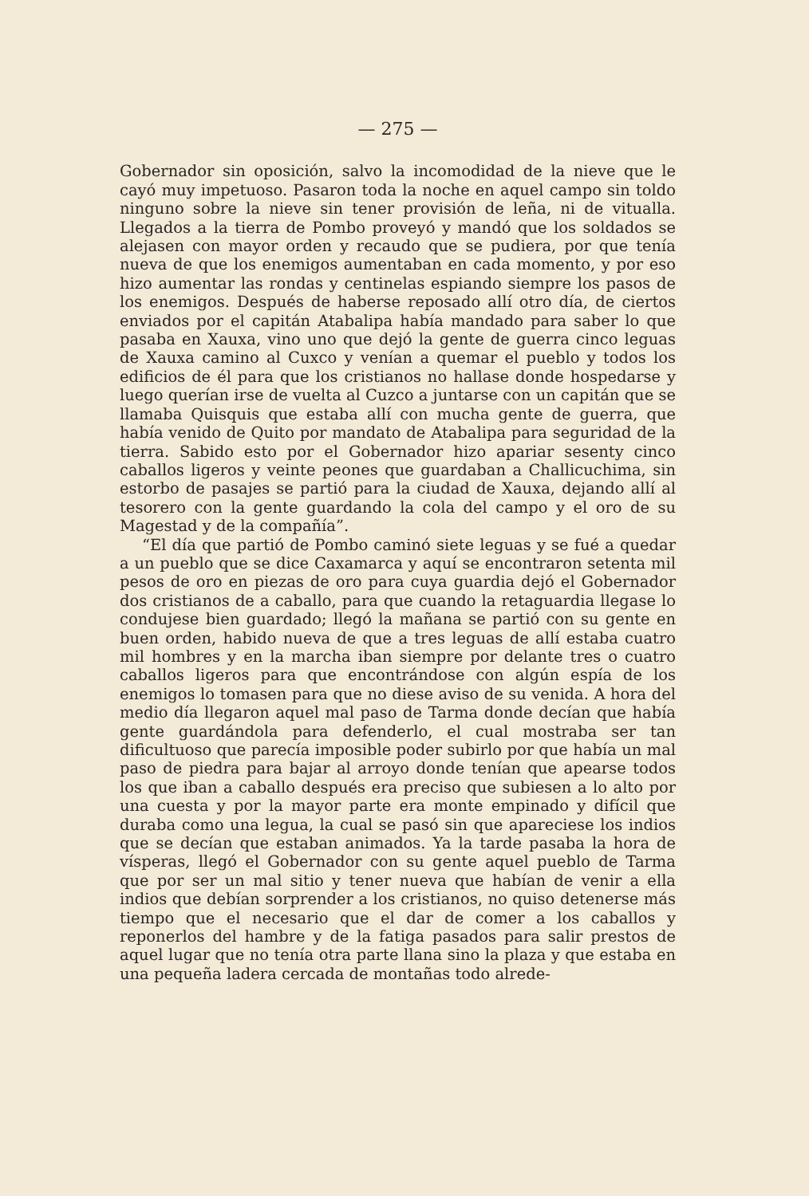— 275 —
Gobernador sin oposición, salvo la incomodidad de la nieve que le cayó muy impetuoso. Pasaron toda la noche en aquel campo sin toldo ninguno sobre la nieve sin tener provisión de leña, ni de vitualla. Llegados a la tierra de Pombo proveyó y mandó que los soldados se alejasen con mayor orden y recaudo que se pudiera, por que tenía nueva de que los enemigos aumentaban en cada momento, y por eso hizo aumentar las rondas y centinelas espiando siempre los pasos de los enemigos. Después de haberse reposado allí otro día, de ciertos enviados por el capitán Atabalipa había mandado para saber lo que pasaba en Xauxa, vino uno que dejó la gente de guerra cinco leguas de Xauxa camino al Cuxco y venían a quemar el pueblo y todos los edificios de él para que los cristianos no hallase donde hospedarse y luego querían irse de vuelta al Cuzco a juntarse con un capitán que se llamaba Quisquis que estaba allí con mucha gente de guerra, que había venido de Quito por mandato de Atabalipa para seguridad de la tierra. Sabido esto por el Gobernador hizo apariar sesenty cinco caballos ligeros y veinte peones que guardaban a Challicuchima, sin estorbo de pasajes se partió para la ciudad de Xauxa, dejando allí al tesorero con la gente guardando la cola del campo y el oro de su Magestad y de la compañía”.
“El día que partió de Pombo caminó siete leguas y se fué a quedar a un pueblo que se dice Caxamarca y aquí se encontraron setenta mil pesos de oro en piezas de oro para cuya guardia dejó el Gobernador dos cristianos de a caballo, para que cuando la retaguardia llegase lo condujese bien guardado; llegó la mañana se partió con su gente en buen orden, habido nueva de que a tres leguas de allí estaba cuatro mil hombres y en la marcha iban siempre por delante tres o cuatro caballos ligeros para que encontrándose con algún espía de los enemigos lo tomasen para que no diese aviso de su venida. A hora del medio día llegaron aquel mal paso de Tarma donde decían que había gente guardándola para defenderlo, el cual mostraba ser tan dificultuoso que parecía imposible poder subirlo por que había un mal paso de piedra para bajar al arroyo donde tenían que apearse todos los que iban a caballo después era preciso que subiesen a lo alto por una cuesta y por la mayor parte era monte empinado y difícil que duraba como una legua, la cual se pasó sin que apareciese los indios que se decían que estaban animados. Ya la tarde pasaba la hora de vísperas, llegó el Gobernador con su gente aquel pueblo de Tarma que por ser un mal sitio y tener nueva que habían de venir a ella indios que debían sorprender a los cristianos, no quiso detenerse más tiempo que el necesario que el dar de comer a los caballos y reponerlos del hambre y de la fatiga pasados para salir prestos de aquel lugar que no tenía otra parte llana sino la plaza y que estaba en una pequeña ladera cercada de montañas todo alrede-